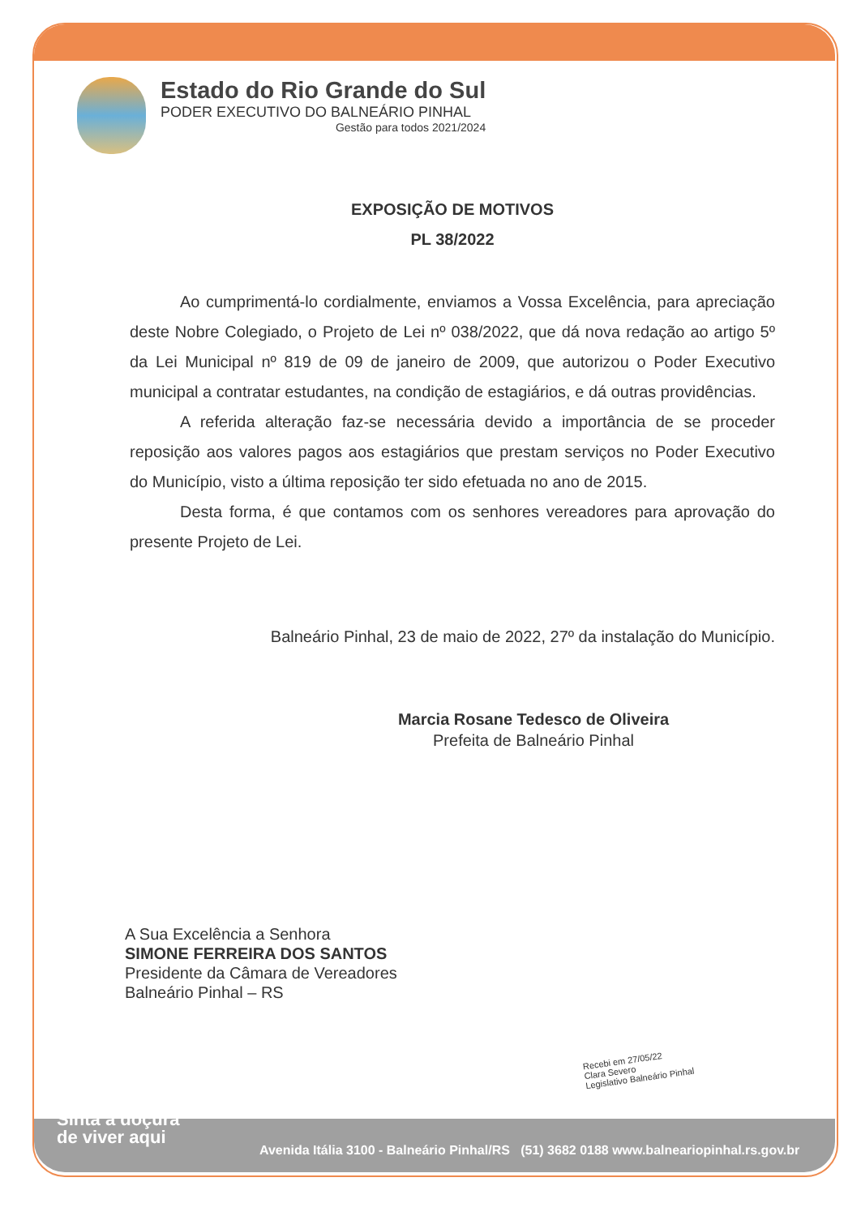Estado do Rio Grande do Sul
PODER EXECUTIVO DO BALNEÁRIO PINHAL
Gestão para todos 2021/2024
EXPOSIÇÃO DE MOTIVOS
PL 38/2022
Ao cumprimentá-lo cordialmente, enviamos a Vossa Excelência, para apreciação deste Nobre Colegiado, o Projeto de Lei nº 038/2022, que dá nova redação ao artigo 5º da Lei Municipal nº 819 de 09 de janeiro de 2009, que autorizou o Poder Executivo municipal a contratar estudantes, na condição de estagiários, e dá outras providências.
A referida alteração faz-se necessária devido a importância de se proceder reposição aos valores pagos aos estagiários que prestam serviços no Poder Executivo do Município, visto a última reposição ter sido efetuada no ano de 2015.
Desta forma, é que contamos com os senhores vereadores para aprovação do presente Projeto de Lei.
Balneário Pinhal, 23 de maio de 2022, 27º da instalação do Município.
Marcia Rosane Tedesco de Oliveira
Prefeita de Balneário Pinhal
A Sua Excelência a Senhora
SIMONE FERREIRA DOS SANTOS
Presidente da Câmara de Vereadores
Balneário Pinhal – RS
Recebi em 27/05/22
Clara Severo
Legislativo Balneário Pinhal
Sinta a doçura
de viver aqui
Avenida Itália 3100 - Balneário Pinhal/RS (51) 3682 0188 www.balneariopinhal.rs.gov.br